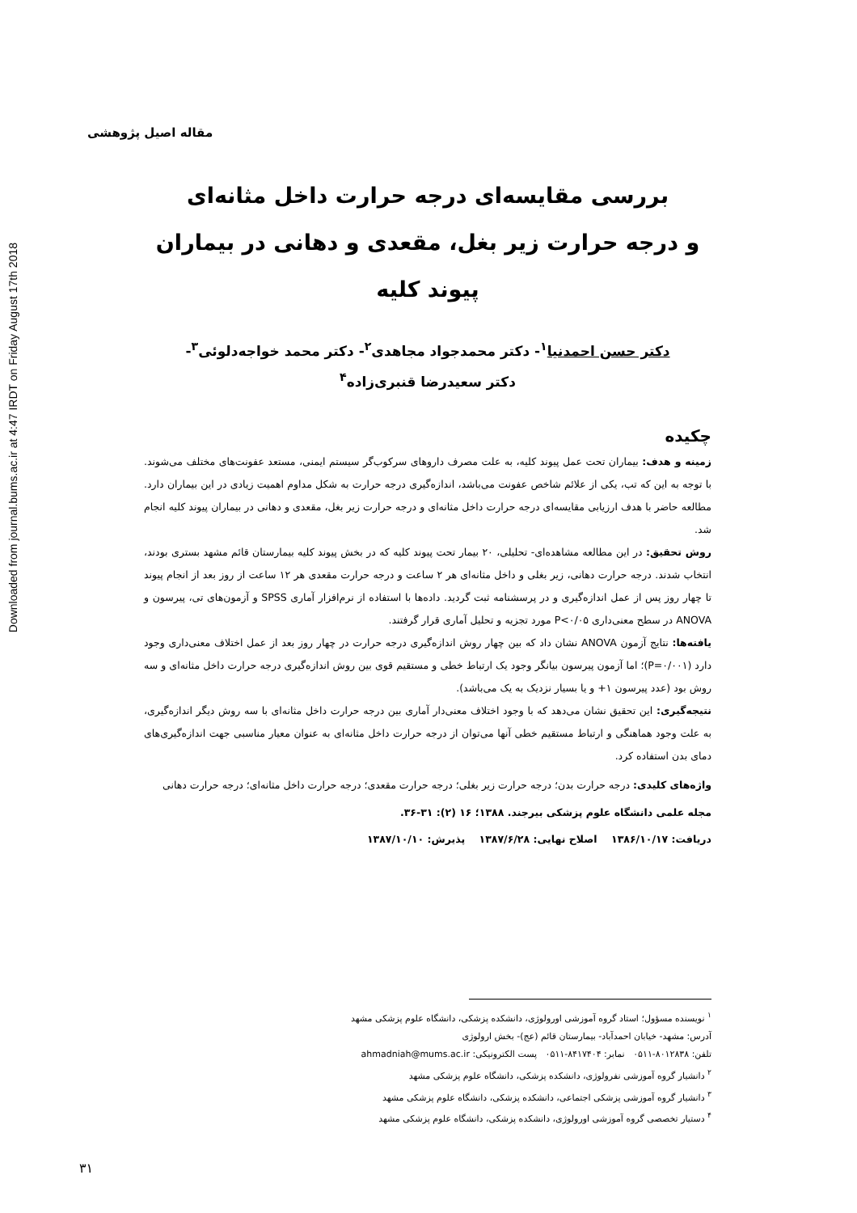Downloaded from journal.bums.ac.ir at 4:47 IRDT on Friday August 17th 2018
مقاله اصیل پژوهشی
بررسی مقایسه‌ای درجه حرارت داخل مثانه‌ای
و درجه حرارت زیر بغل، مقعدی و دهانی در بیماران پیوند کلیه
دکتر حسن احمدنیا<sup>۱</sup>- دکتر محمدجواد مجاهدی<sup>۲</sup>- دکتر محمد خواجه‌دلوئی<sup>۳</sup>-
دکتر سعیدرضا قنبری‌زاده<sup>۴</sup>
چکیده
زمینه و هدف: بیماران تحت عمل پیوند کلیه، به علت مصرف داروهای سرکوب‌گر سیستم ایمنی، مستعد عفونت‌های مختلف می‌شوند. با توجه به این که تب، یکی از علائم شاخص عفونت می‌باشد، اندازه‌گیری درجه حرارت به شکل مداوم اهمیت زیادی در این بیماران دارد. مطالعه حاضر با هدف ارزیابی مقایسه‌ای درجه حرارت داخل مثانه‌ای و درجه حرارت زیر بغل، مقعدی و دهانی در بیماران پیوند کلیه انجام شد.
روش تحقیق: در این مطالعه مشاهده‌ای- تحلیلی، ۲۰ بیمار تحت پیوند کلیه که در بخش پیوند کلیه بیمارستان قائم مشهد بستری بودند، انتخاب شدند. درجه حرارت دهانی، زیر بغلی و داخل مثانه‌ای هر ۲ ساعت و درجه حرارت مقعدی هر ۱۲ ساعت از روز بعد از انجام پیوند تا چهار روز پس از عمل اندازه‌گیری و در پرسشنامه ثبت گردید. داده‌ها با استفاده از نرم‌افزار آماری SPSS و آزمون‌های تی، پیرسون و ANOVA در سطح معنی‌داری P<۰/۰۵ مورد تجزیه و تحلیل آماری قرار گرفتند.
یافته‌ها: نتایج آزمون ANOVA نشان داد که بین چهار روش اندازه‌گیری درجه حرارت در چهار روز بعد از عمل اختلاف معنی‌داری وجود دارد (P=۰/۰۰۱)؛ اما آزمون پیرسون بیانگر وجود یک ارتباط خطی و مستقیم قوی بین روش اندازه‌گیری درجه حرارت داخل مثانه‌ای و سه روش بود (عدد پیرسون ۱+ و یا بسیار نزدیک به یک می‌باشد).
نتیجه‌گیری: این تحقیق نشان می‌دهد که با وجود اختلاف معنی‌دار آماری بین درجه حرارت داخل مثانه‌ای با سه روش دیگر اندازه‌گیری، به علت وجود هماهنگی و ارتباط مستقیم خطی آنها می‌توان از درجه حرارت داخل مثانه‌ای به عنوان معیار مناسبی جهت اندازه‌گیری‌های دمای بدن استفاده کرد.
واژه‌های کلیدی: درجه حرارت بدن؛ درجه حرارت زیر بغلی؛ درجه حرارت مقعدی؛ درجه حرارت داخل مثانه‌ای؛ درجه حرارت دهانی
مجله علمی دانشگاه علوم پزشکی بیرجند. ۱۳۸۸؛ ۱۶ (۲): ۳۱-۳۶.
دریافت: ۱۳۸۶/۱۰/۱۷ اصلاح نهایی: ۱۳۸۷/۶/۲۸ پذیرش: ۱۳۸۷/۱۰/۱۰
<sup>۱</sup> نویسنده مسؤول؛ استاد گروه آموزشی اورولوژی، دانشکده پزشکی، دانشگاه علوم پزشکی مشهد
آدرس: مشهد- خیابان احمدآباد- بیمارستان قائم (عج)- بخش ارولوژی
تلفن: ۸۰۱۲۸۳۸-۰۵۱۱ نمابر: ۸۴۱۷۴۰۴-۰۵۱۱ پست الکترونیکی: ahmadniah@mums.ac.ir
<sup>۲</sup> دانشیار گروه آموزشی نفرولوژی، دانشکده پزشکی، دانشگاه علوم پزشکی مشهد
<sup>۳</sup> دانشیار گروه آموزشی پزشکی اجتماعی، دانشکده پزشکی، دانشگاه علوم پزشکی مشهد
<sup>۴</sup> دستیار تخصصی گروه آموزشی اورولوژی، دانشکده پزشکی، دانشگاه علوم پزشکی مشهد
۳۱